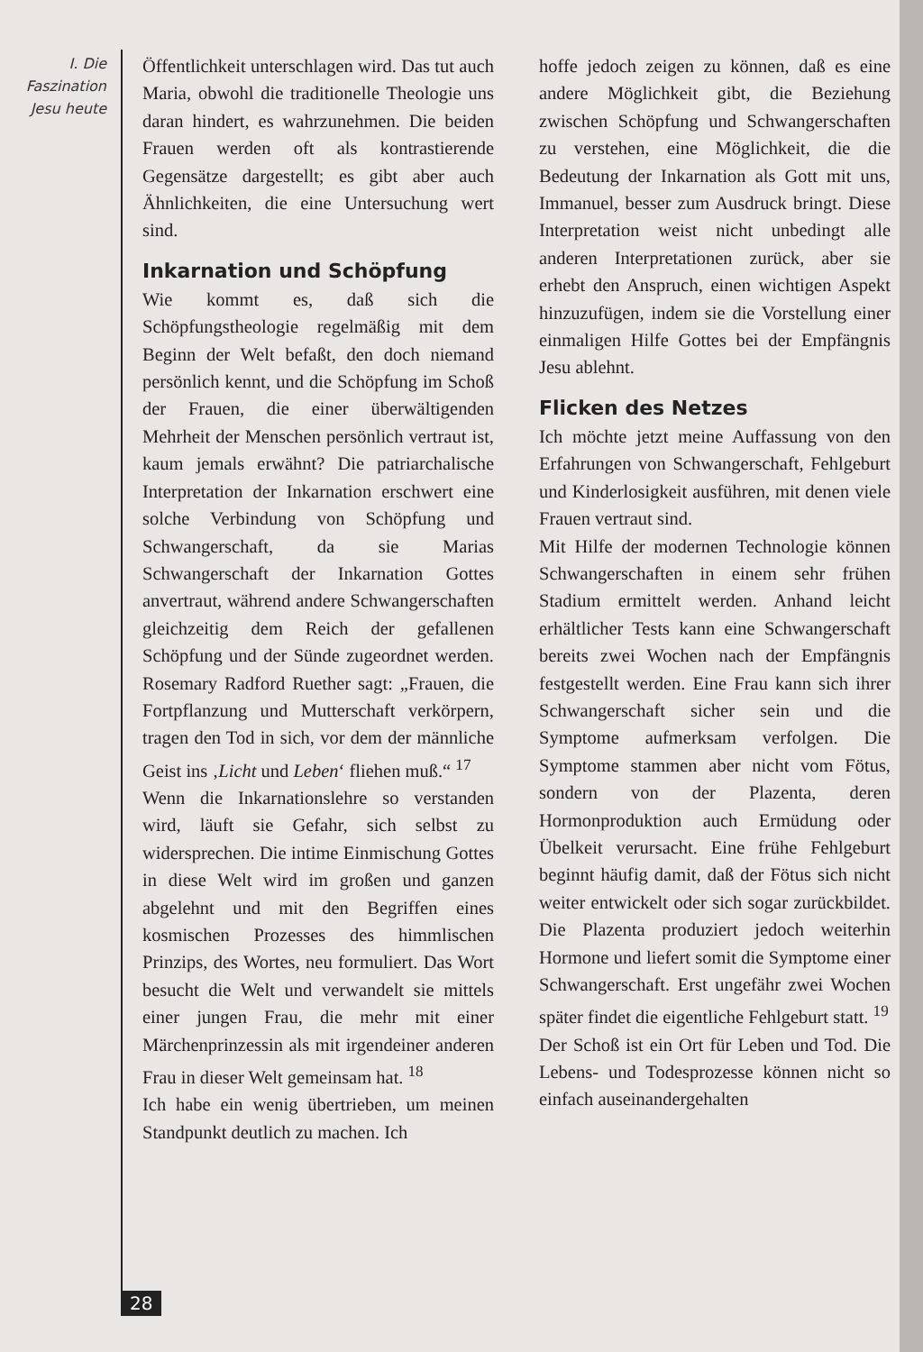I. Die
Faszination
Jesu heute
Öffentlichkeit unterschlagen wird. Das tut auch Maria, obwohl die traditionelle Theologie uns daran hindert, es wahrzunehmen. Die beiden Frauen werden oft als kontrastierende Gegensätze dargestellt; es gibt aber auch Ähnlichkeiten, die eine Untersuchung wert sind.
Inkarnation und Schöpfung
Wie kommt es, daß sich die Schöpfungstheologie regelmäßig mit dem Beginn der Welt befaßt, den doch niemand persönlich kennt, und die Schöpfung im Schoß der Frauen, die einer überwältigenden Mehrheit der Menschen persönlich vertraut ist, kaum jemals erwähnt? Die patriarchalische Interpretation der Inkarnation erschwert eine solche Verbindung von Schöpfung und Schwangerschaft, da sie Marias Schwangerschaft der Inkarnation Gottes anvertraut, während andere Schwangerschaften gleichzeitig dem Reich der gefallenen Schöpfung und der Sünde zugeordnet werden. Rosemary Radford Ruether sagt: „Frauen, die Fortpflanzung und Mutterschaft verkörpern, tragen den Tod in sich, vor dem der männliche Geist ins ‚Licht und Leben‘ fliehen muß.“ <sup>17</sup>
Wenn die Inkarnationslehre so verstanden wird, läuft sie Gefahr, sich selbst zu widersprechen. Die intime Einmischung Gottes in diese Welt wird im großen und ganzen abgelehnt und mit den Begriffen eines kosmischen Prozesses des himmlischen Prinzips, des Wortes, neu formuliert. Das Wort besucht die Welt und verwandelt sie mittels einer jungen Frau, die mehr mit einer Märchenprinzessin als mit irgendeiner anderen Frau in dieser Welt gemeinsam hat. <sup>18</sup>
Ich habe ein wenig übertrieben, um meinen Standpunkt deutlich zu machen. Ich
hoffe jedoch zeigen zu können, daß es eine andere Möglichkeit gibt, die Beziehung zwischen Schöpfung und Schwangerschaften zu verstehen, eine Möglichkeit, die die Bedeutung der Inkarnation als Gott mit uns, Immanuel, besser zum Ausdruck bringt. Diese Interpretation weist nicht unbedingt alle anderen Interpretationen zurück, aber sie erhebt den Anspruch, einen wichtigen Aspekt hinzuzufügen, indem sie die Vorstellung einer einmaligen Hilfe Gottes bei der Empfängnis Jesu ablehnt.
Flicken des Netzes
Ich möchte jetzt meine Auffassung von den Erfahrungen von Schwangerschaft, Fehlgeburt und Kinderlosigkeit ausführen, mit denen viele Frauen vertraut sind.
Mit Hilfe der modernen Technologie können Schwangerschaften in einem sehr frühen Stadium ermittelt werden. Anhand leicht erhältlicher Tests kann eine Schwangerschaft bereits zwei Wochen nach der Empfängnis festgestellt werden. Eine Frau kann sich ihrer Schwangerschaft sicher sein und die Symptome aufmerksam verfolgen. Die Symptome stammen aber nicht vom Fötus, sondern von der Plazenta, deren Hormonproduktion auch Ermüdung oder Übelkeit verursacht. Eine frühe Fehlgeburt beginnt häufig damit, daß der Fötus sich nicht weiter entwickelt oder sich sogar zurückbildet. Die Plazenta produziert jedoch weiterhin Hormone und liefert somit die Symptome einer Schwangerschaft. Erst ungefähr zwei Wochen später findet die eigentliche Fehlgeburt statt. <sup>19</sup>
Der Schoß ist ein Ort für Leben und Tod. Die Lebens- und Todesprozesse können nicht so einfach auseinandergehalten
28